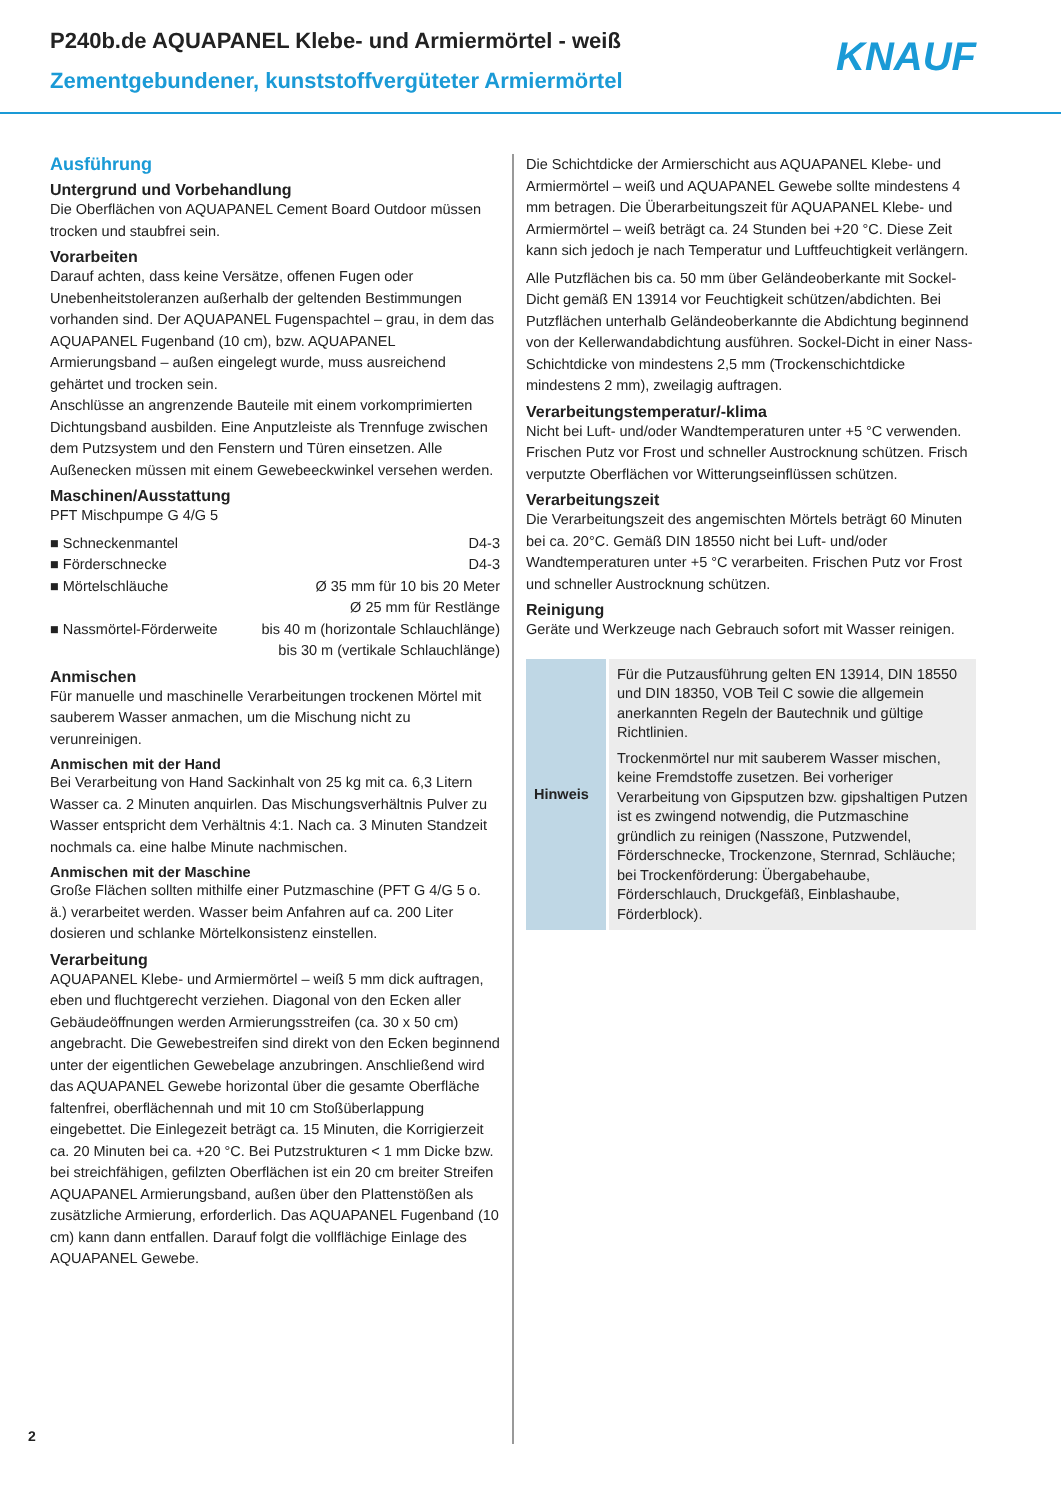P240b.de AQUAPANEL Klebe- und Armiermörtel - weiß
Zementgebundener, kunststoffvergüteter Armiermörtel
KNAUF
Ausführung
Untergrund und Vorbehandlung
Die Oberflächen von AQUAPANEL Cement Board Outdoor müssen trocken und staubfrei sein.
Vorarbeiten
Darauf achten, dass keine Versätze, offenen Fugen oder Unebenheitstoleranzen außerhalb der geltenden Bestimmungen vorhanden sind. Der AQUAPANEL Fugenspachtel – grau, in dem das AQUAPANEL Fugenband (10 cm), bzw. AQUAPANEL Armierungsband – außen eingelegt wurde, muss ausreichend gehärtet und trocken sein.
Anschlüsse an angrenzende Bauteile mit einem vorkomprimierten Dichtungsband ausbilden. Eine Anputzleiste als Trennfuge zwischen dem Putzsystem und den Fenstern und Türen einsetzen. Alle Außenecken müssen mit einem Gewebeeckwinkel versehen werden.
Maschinen/Ausstattung
PFT Mischpumpe G 4/G 5
| ■ Schneckenmantel | D4-3 |
| ■ Förderschnecke | D4-3 |
| ■ Mörtelschläuche | Ø 35 mm für 10 bis 20 Meter Ø 25 mm für Restlänge |
| ■ Nassmörtel-Förderweite | bis 40 m (horizontale Schlauchlänge) bis 30 m (vertikale Schlauchlänge) |
Anmischen
Für manuelle und maschinelle Verarbeitungen trockenen Mörtel mit sauberem Wasser anmachen, um die Mischung nicht zu verunreinigen.
Anmischen mit der Hand
Bei Verarbeitung von Hand Sackinhalt von 25 kg mit ca. 6,3 Litern Wasser ca. 2 Minuten anquirlen. Das Mischungsverhältnis Pulver zu Wasser entspricht dem Verhältnis 4:1. Nach ca. 3 Minuten Standzeit nochmals ca. eine halbe Minute nachmischen.
Anmischen mit der Maschine
Große Flächen sollten mithilfe einer Putzmaschine (PFT G 4/G 5 o. ä.) verarbeitet werden. Wasser beim Anfahren auf ca. 200 Liter dosieren und schlanke Mörtelkonsistenz einstellen.
Verarbeitung
AQUAPANEL Klebe- und Armiermörtel – weiß 5 mm dick auftragen, eben und fluchtgerecht verziehen. Diagonal von den Ecken aller Gebäudeöffnungen werden Armierungsstreifen (ca. 30 x 50 cm) angebracht. Die Gewebestreifen sind direkt von den Ecken beginnend unter der eigentlichen Gewebelage anzubringen. Anschließend wird das AQUAPANEL Gewebe horizontal über die gesamte Oberfläche faltenfrei, oberflächennah und mit 10 cm Stoßüberlappung eingebettet. Die Einlegezeit beträgt ca. 15 Minuten, die Korrigierzeit ca. 20 Minuten bei ca. +20 °C. Bei Putzstrukturen < 1 mm Dicke bzw. bei streichfähigen, gefilzten Oberflächen ist ein 20 cm breiter Streifen AQUAPANEL Armierungsband, außen über den Plattenstößen als zusätzliche Armierung, erforderlich. Das AQUAPANEL Fugenband (10 cm) kann dann entfallen. Darauf folgt die vollflächige Einlage des AQUAPANEL Gewebe.
Die Schichtdicke der Armierschicht aus AQUAPANEL Klebe- und Armiermörtel – weiß und AQUAPANEL Gewebe sollte mindestens 4 mm betragen. Die Überarbeitungszeit für AQUAPANEL Klebe- und Armiermörtel – weiß beträgt ca. 24 Stunden bei +20 °C. Diese Zeit kann sich jedoch je nach Temperatur und Luftfeuchtigkeit verlängern.
Alle Putzflächen bis ca. 50 mm über Geländeoberkante mit Sockel-Dicht gemäß EN 13914 vor Feuchtigkeit schützen/abdichten. Bei Putzflächen unterhalb Geländeoberkannte die Abdichtung beginnend von der Kellerwandabdichtung ausführen. Sockel-Dicht in einer Nass-Schichtdicke von mindestens 2,5 mm (Trockenschichtdicke mindestens 2 mm), zweilagig auftragen.
Verarbeitungstemperatur/-klima
Nicht bei Luft- und/oder Wandtemperaturen unter +5 °C verwenden. Frischen Putz vor Frost und schneller Austrocknung schützen. Frisch verputzte Oberflächen vor Witterungseinflüssen schützen.
Verarbeitungszeit
Die Verarbeitungszeit des angemischten Mörtels beträgt 60 Minuten bei ca. 20°C. Gemäß DIN 18550 nicht bei Luft- und/oder Wandtemperaturen unter +5 °C verarbeiten. Frischen Putz vor Frost und schneller Austrocknung schützen.
Reinigung
Geräte und Werkzeuge nach Gebrauch sofort mit Wasser reinigen.
| Hinweis | Für die Putzausführung gelten EN 13914, DIN 18550 und DIN 18350, VOB Teil C sowie die allgemein anerkannten Regeln der Bautechnik und gültige Richtlinien. Trockenmörtel nur mit sauberem Wasser mischen, keine Fremdstoffe zusetzen. Bei vorheriger Verarbeitung von Gipsputzen bzw. gipshaltigen Putzen ist es zwingend notwendig, die Putzmaschine gründlich zu reinigen (Nasszone, Putzwendel, Förderschnecke, Trockenzone, Sternrad, Schläuche; bei Trockenförderung: Übergabehaube, Förderschlauch, Druckgefäß, Einblashaube, Förderblock). |
2